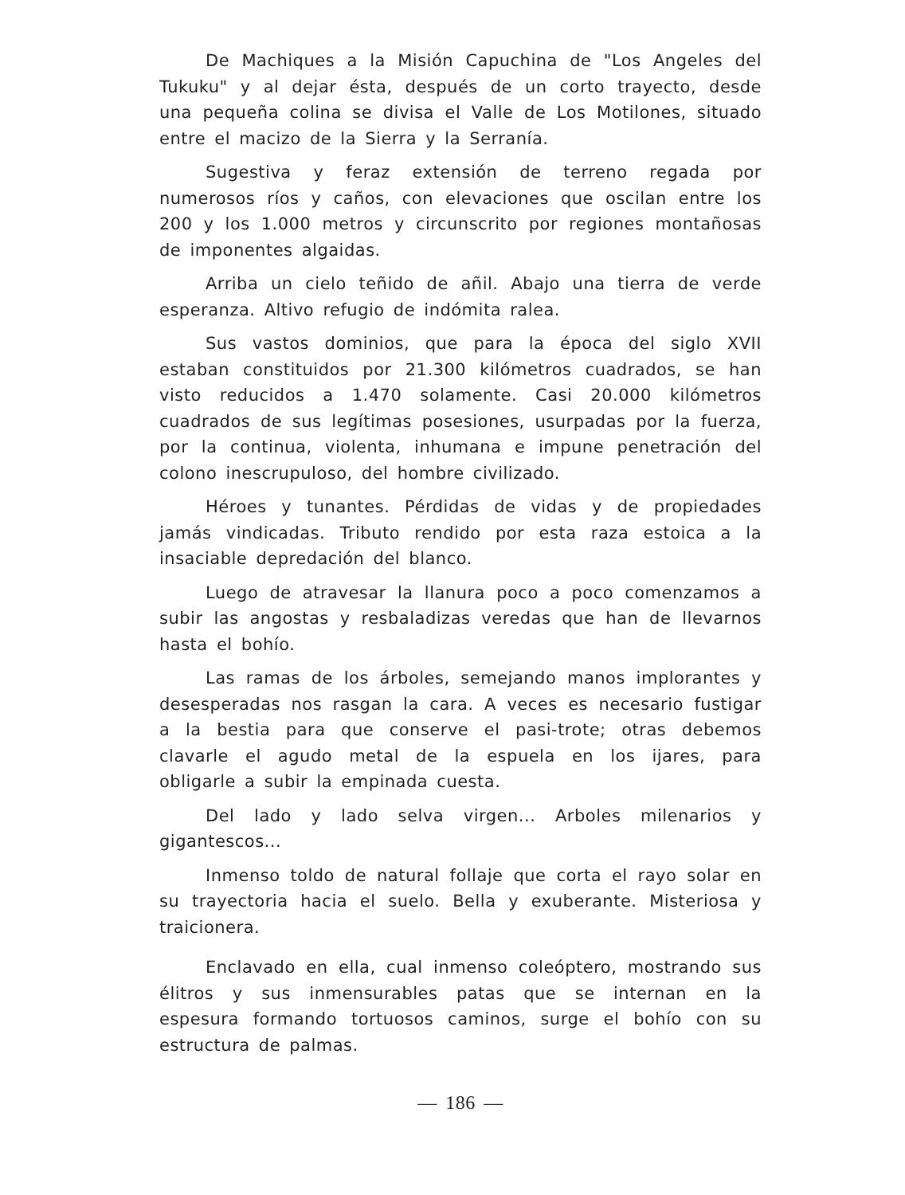De Machiques a la Misión Capuchina de "Los Angeles del Tukuku" y al dejar ésta, después de un corto trayecto, desde una pequeña colina se divisa el Valle de Los Motilones, situado entre el macizo de la Sierra y la Serranía.
Sugestiva y feraz extensión de terreno regada por numerosos ríos y caños, con elevaciones que oscilan entre los 200 y los 1.000 metros y circunscrito por regiones montañosas de imponentes algaidas.
Arriba un cielo teñido de añil. Abajo una tierra de verde esperanza. Altivo refugio de indómita ralea.
Sus vastos dominios, que para la época del siglo XVII estaban constituidos por 21.300 kilómetros cuadrados, se han visto reducidos a 1.470 solamente. Casi 20.000 kilómetros cuadrados de sus legítimas posesiones, usurpadas por la fuerza, por la continua, violenta, inhumana e impune penetración del colono inescrupuloso, del hombre civilizado.
Héroes y tunantes. Pérdidas de vidas y de propiedades jamás vindicadas. Tributo rendido por esta raza estoica a la insaciable depredación del blanco.
Luego de atravesar la llanura poco a poco comenzamos a subir las angostas y resbaladizas veredas que han de llevarnos hasta el bohío.
Las ramas de los árboles, semejando manos implorantes y desesperadas nos rasgan la cara. A veces es necesario fustigar a la bestia para que conserve el pasi-trote; otras debemos clavarle el agudo metal de la espuela en los ijares, para obligarle a subir la empinada cuesta.
Del lado y lado selva virgen... Arboles milenarios y gigantescos...
Inmenso toldo de natural follaje que corta el rayo solar en su trayectoria hacia el suelo. Bella y exuberante. Misteriosa y traicionera.
Enclavado en ella, cual inmenso coleóptero, mostrando sus élitros y sus inmensurables patas que se internan en la espesura formando tortuosos caminos, surge el bohío con su estructura de palmas.
— 186 —